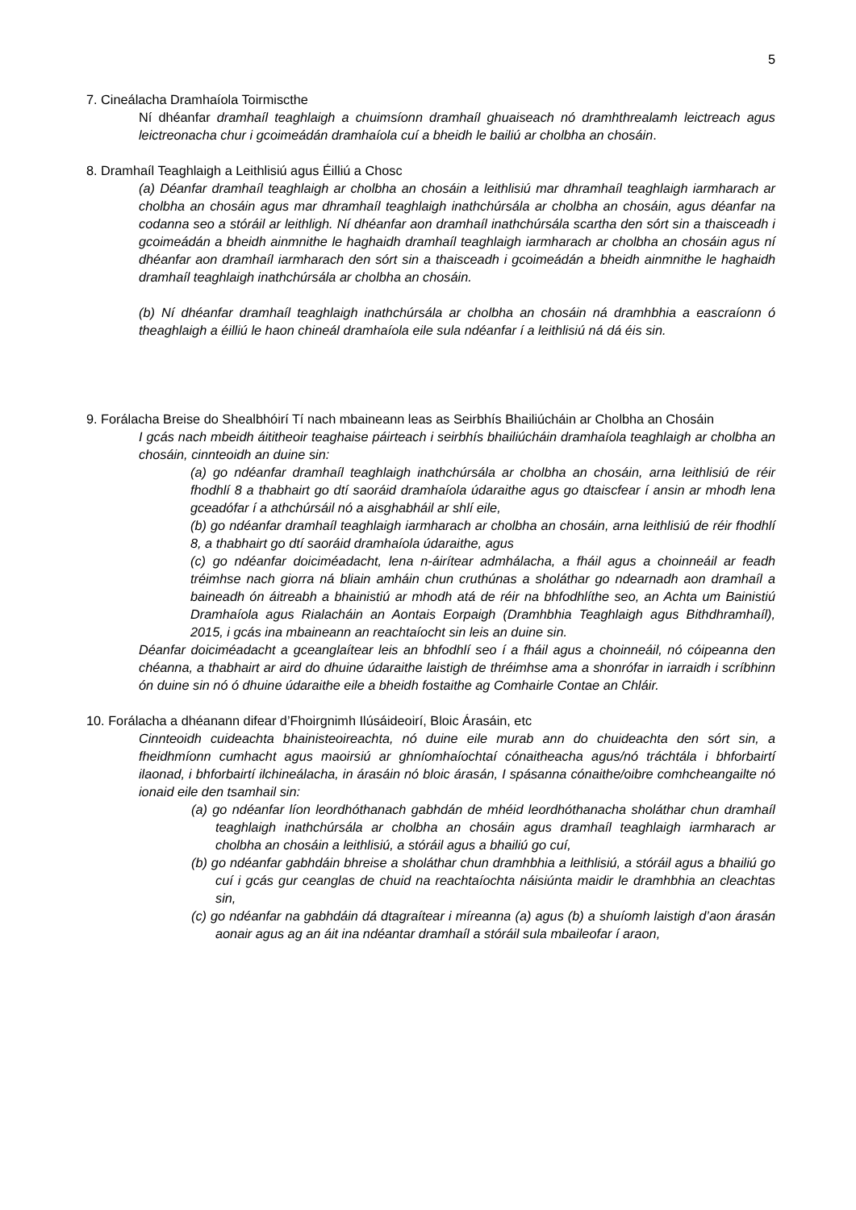5
7. Cineálacha Dramhaíola Toirmiscthe
Ní dhéanfar dramhaíl teaghlaigh a chuimsíonn dramhaíl ghuaiseach nó dramhthrealamh leictreach agus leictreonacha chur i gcoimeádán dramhaíola cuí a bheidh le bailiú ar cholbha an chosáin.
8. Dramhaíl Teaghlaigh a Leithlisiú agus Éilliú a Chosc
(a) Déanfar dramhaíl teaghlaigh ar cholbha an chosáin a leithlisiú mar dhramhaíl teaghlaigh iarmharach ar cholbha an chosáin agus mar dhramhaíl teaghlaigh inathchúrsála ar cholbha an chosáin, agus déanfar na codanna seo a stóráil ar leithligh. Ní dhéanfar aon dramhaíl inathchúrsála scartha den sórt sin a thaisceadh i gcoimeádán a bheidh ainmnithe le haghaidh dramhaíl teaghlaigh iarmharach ar cholbha an chosáin agus ní dhéanfar aon dramhaíl iarmharach den sórt sin a thaisceadh i gcoimeádán a bheidh ainmnithe le haghaidh dramhaíl teaghlaigh inathchúrsála ar cholbha an chosáin.
(b) Ní dhéanfar dramhaíl teaghlaigh inathchúrsála ar cholbha an chosáin ná dramhbhia a eascraíonn ó theaghlaigh a éilliú le haon chineál dramhaíola eile sula ndéanfar í a leithlisiú ná dá éis sin.
9. Forálacha Breise do Shealbhóirí Tí nach mbaineann leas as Seirbhís Bhailiúcháin ar Cholbha an Chosáin
I gcás nach mbeidh áititheoir teaghaise páirteach i seirbhís bhailiúcháin dramhaíola teaghlaigh ar cholbha an chosáin, cinnteoidh an duine sin:
(a) go ndéanfar dramhaíl teaghlaigh inathchúrsála ar cholbha an chosáin, arna leithlisiú de réir fhodhlí 8 a thabhairt go dtí saoráid dramhaíola údaraithe agus go dtaiscfear í ansin ar mhodh lena gceadófar í a athchúrsáil nó a aisghabháil ar shlí eile,
(b) go ndéanfar dramhaíl teaghlaigh iarmharach ar cholbha an chosáin, arna leithlisiú de réir fhodhlí 8, a thabhairt go dtí saoráid dramhaíola údaraithe, agus
(c) go ndéanfar doiciméadacht, lena n-áirítear admhálacha, a fháil agus a choinneáil ar feadh tréimhse nach giorra ná bliain amháin chun cruthúnas a sholáthar go ndearnadh aon dramhaíl a baineadh ón áitreabh a bhainistiú ar mhodh atá de réir na bhfodhlíthe seo, an Achta um Bainistiú Dramhaíola agus Rialacháin an Aontais Eorpaigh (Dramhbhia Teaghlaigh agus Bithdhramhaíl), 2015, i gcás ina mbaineann an reachtaíocht sin leis an duine sin.
Déanfar doiciméadacht a gceanglaítear leis an bhfodhlí seo í a fháil agus a choinneáil, nó cóipeanna den chéanna, a thabhairt ar aird do dhuine údaraithe laistigh de thréimhse ama a shonrófar in iarraidh i scríbhinn ón duine sin nó ó dhuine údaraithe eile a bheidh fostaithe ag Comhairle Contae an Chláir.
10. Forálacha a dhéanann difear d’Fhoirgnimh Ilúsáideoirí, Bloic Árasáin, etc
Cinnteoidh cuideachta bhainisteoireachta, nó duine eile murab ann do chuideachta den sórt sin, a fheidhmíonn cumhacht agus maoirsiú ar ghníomhaíochtaí cónaitheacha agus/nó tráchtála i bhforbairtí ilaonad, i bhforbairtí ilchineálacha, in árasáin nó bloic árasán, I spásanna cónaithe/oibre comhcheangailte nó ionaid eile den tsamhail sin:
(a) go ndéanfar líon leordhóthanach gabhdán de mhéid leordhóthanacha sholáthar chun dramhaíl teaghlaigh inathchúrsála ar cholbha an chosáin agus dramhaíl teaghlaigh iarmharach ar cholbha an chosáin a leithlisiú, a stóráil agus a bhailiú go cuí,
(b) go ndéanfar gabhdáin bhreise a sholáthar chun dramhbhia a leithlisiú, a stóráil agus a bhailiú go cuí i gcás gur ceanglas de chuid na reachtaíochta náisiúnta maidir le dramhbhia an cleachtas sin,
(c) go ndéanfar na gabhdáin dá dtagraítear i míreanna (a) agus (b) a shuíomh laistigh d’aon árasán aonair agus ag an áit ina ndéantar dramhaíl a stóráil sula mbaileofar í araon,